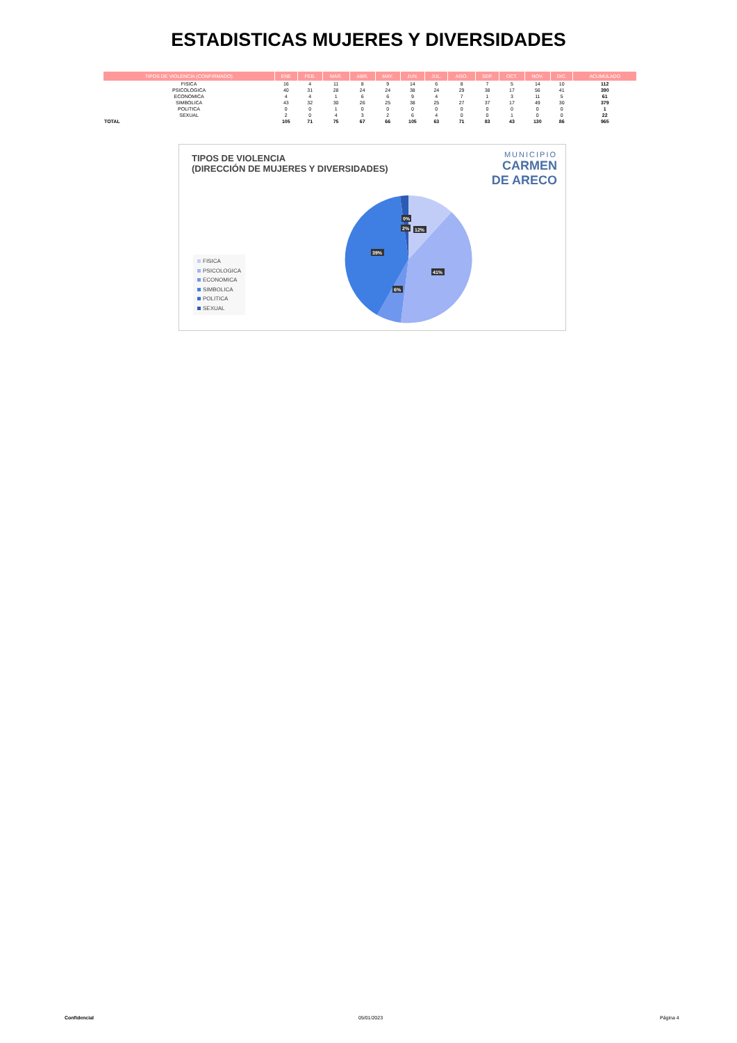ESTADISTICAS MUJERES Y DIVERSIDADES
| TIPOS DE VIOLENCIA (CONFIRMADO) | ENE | FEB. | MAR. | ABR. | MAY. | JUN. | JUL. | AGO. | SEP. | OCT. | NOV. | DIC. | ACUMULADO |
| --- | --- | --- | --- | --- | --- | --- | --- | --- | --- | --- | --- | --- | --- |
| FISICA | 16 | 4 | 11 | 8 | 9 | 14 | 6 | 8 | 7 | 5 | 14 | 10 | 112 |
| PSICOLOGICA | 40 | 31 | 28 | 24 | 24 | 38 | 24 | 29 | 38 | 17 | 56 | 41 | 390 |
| ECONOMICA | 4 | 4 | 1 | 6 | 6 | 9 | 4 | 7 | 1 | 3 | 11 | 5 | 61 |
| SIMBOLICA | 43 | 32 | 30 | 26 | 25 | 38 | 25 | 27 | 37 | 17 | 49 | 30 | 379 |
| POLITICA | 0 | 0 | 1 | 0 | 0 | 0 | 0 | 0 | 0 | 0 | 0 | 0 | 1 |
| SEXUAL | 2 | 0 | 4 | 3 | 2 | 6 | 4 | 0 | 0 | 1 | 0 | 0 | 22 |
| TOTAL | 105 | 71 | 75 | 67 | 66 | 105 | 63 | 71 | 83 | 43 | 130 | 86 | 965 |
TIPOS DE VIOLENCIA
(DIRECCIÓN DE MUJERES Y DIVERSIDADES)
MUNICIPIO
CARMEN
DE ARECO
FISICA
PSICOLOGICA
ECONOMICA
SIMBOLICA
POLITICA
SEXUAL
0%
2%
12%
39%
41%
6%
Confidencial 05/01/2023 Página 4